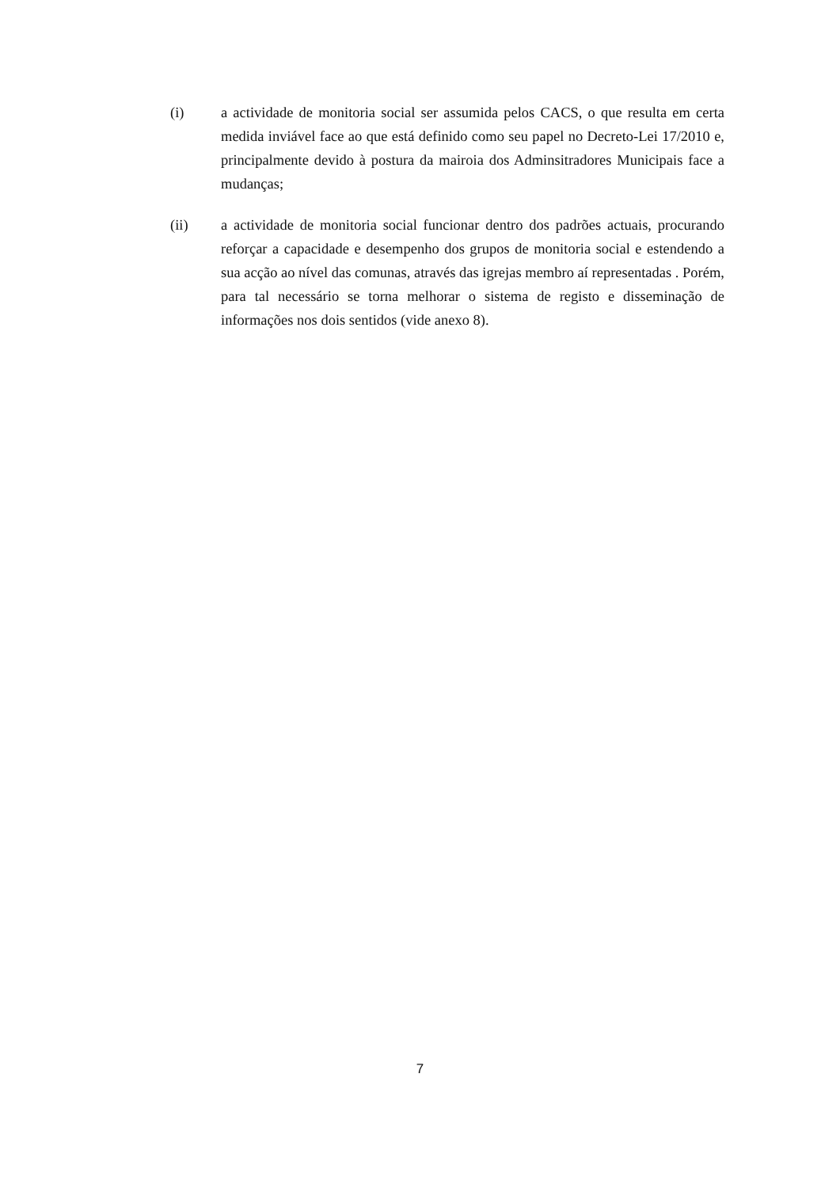(i) a actividade de monitoria social ser assumida pelos CACS, o que resulta em certa medida inviável face ao que está definido como seu papel no Decreto-Lei 17/2010 e, principalmente devido à postura da mairoia dos Adminsitradores Municipais face a mudanças;
(ii) a actividade de monitoria social funcionar dentro dos padrões actuais, procurando reforçar a capacidade e desempenho dos grupos de monitoria social e estendendo a sua acção ao nível das comunas, através das igrejas membro aí representadas . Porém, para tal necessário se torna melhorar o sistema de registo e disseminação de informações nos dois sentidos (vide anexo 8).
7